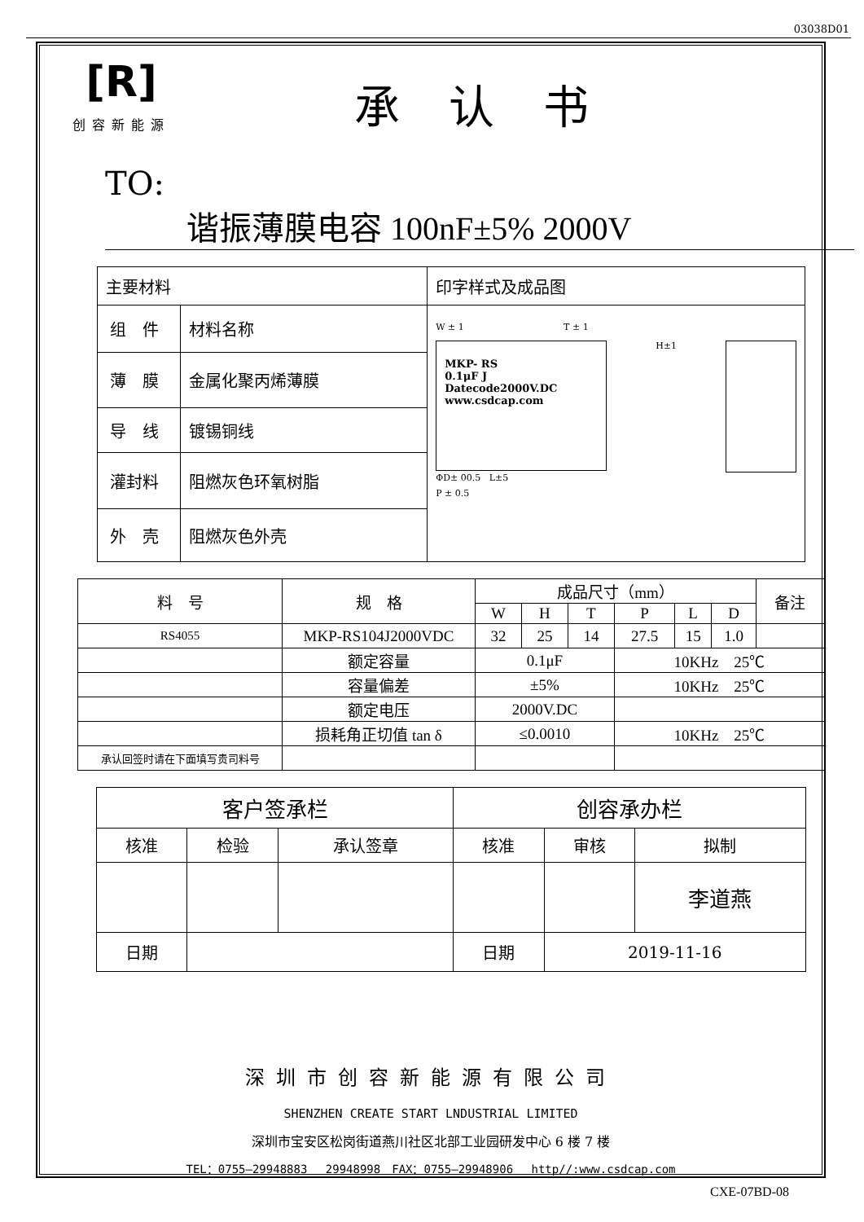03038D01
[R]
创容新能源
承认书
TO: 谐振薄膜电容 100nF±5% 2000V
| 主要材料 | | 印字样式及成品图 |
| 组 件 | 材料名称 | W ± 1 T ± 1 MKP- RS 0.1μF J Datecode2000V.DC www.csdcap.com H±1 ΦD± 00.5 L±5 P ± 0.5 |
| 薄 膜 | 金属化聚丙烯薄膜 | |
| 导 线 | 镀锡铜线 | |
| 灌封料 | 阻燃灰色环氧树脂 | |
| 外 壳 | 阻燃灰色外壳 | |
| 料 号 | 规 格 | 成品尺寸（mm） | | | | | | 备注 |
| | | W | H | T | P | L | D | |
| RS4055 | MKP-RS104J2000VDC | 32 | 25 | 14 | 27.5 | 15 | 1.0 | |
| | 额定容量 | 0.1μF | | | 10KHz 25℃ | | | |
| | 容量偏差 | ±5% | | | 10KHz 25℃ | | | |
| | 额定电压 | 2000V.DC | | | | | | |
| | 损耗角正切值 tan δ | ≤0.0010 | | | 10KHz 25℃ | | | |
| 承认回签时请在下面填写贵司料号 | | | | | | | | |
| 客户签承栏 | | | 创容承办栏 | | |
| 核准 | 检验 | 承认签章 | 核准 | 审核 | 拟制 |
| | | | | | 李道燕 |
| 日期 | | | 日期 | 2019-11-16 | |
深圳市创容新能源有限公司
SHENZHEN CREATE START LNDUSTRIAL LIMITED
深圳市宝安区松岗街道燕川社区北部工业园研发中心 6 楼 7 楼
TEL：0755—29948883　 29948998　FAX：0755—29948906　 http//:www.csdcap.com
CXE-07BD-08